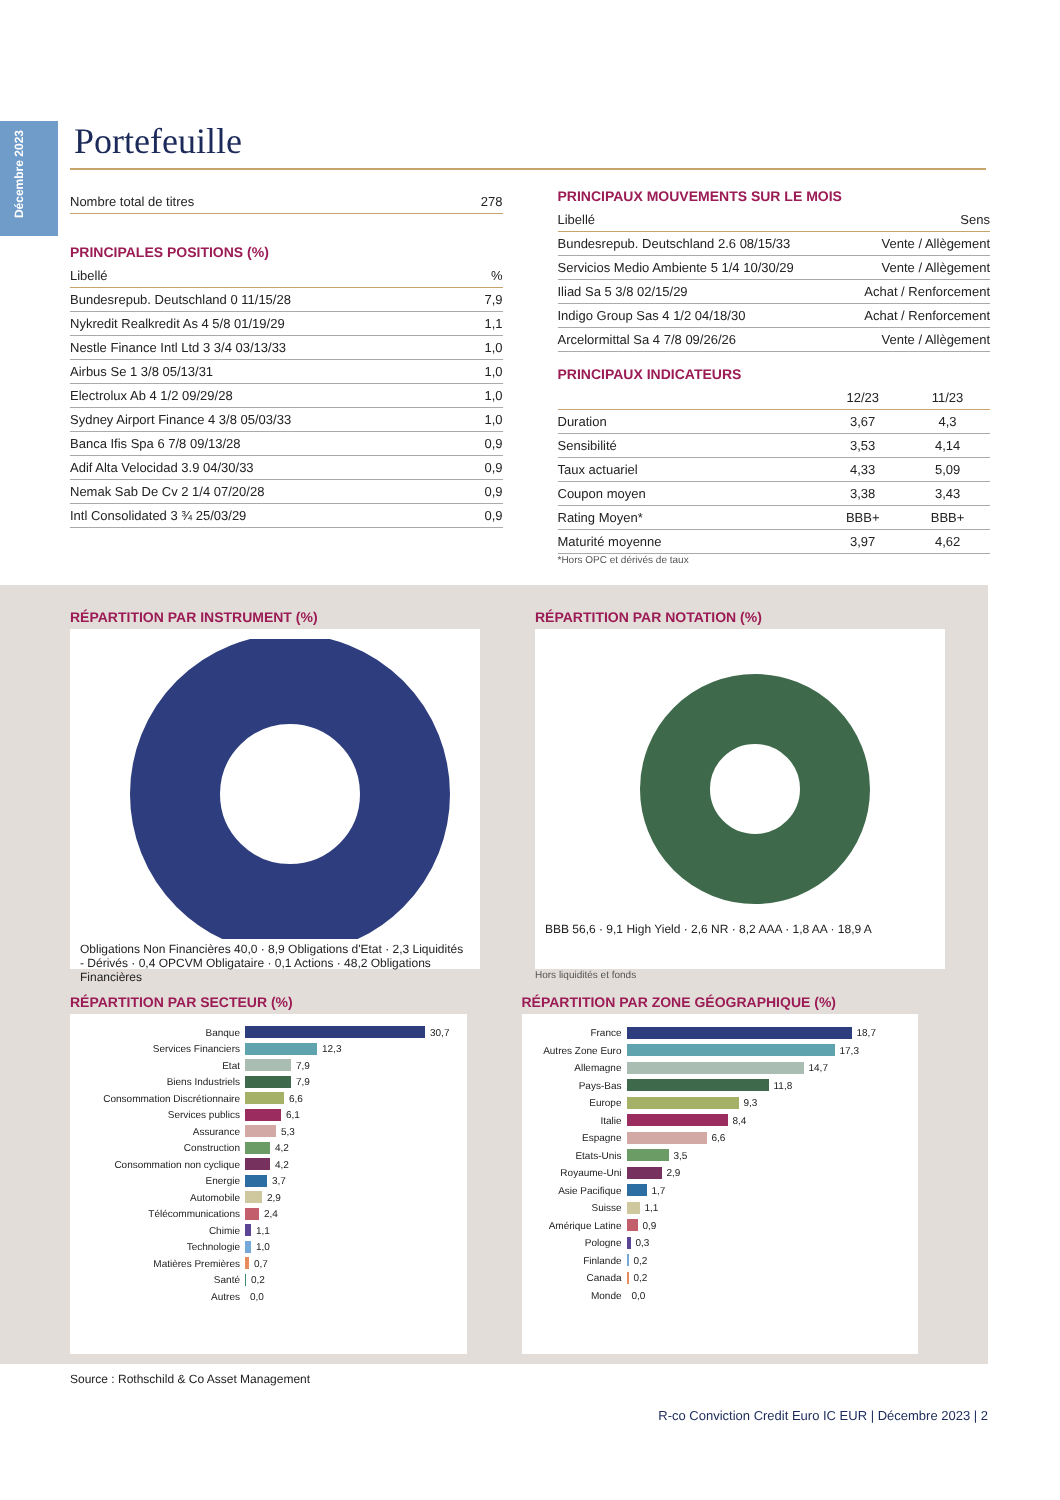Décembre 2023
Portefeuille
| Nombre total de titres | 278 |
| --- | --- |
PRINCIPALES POSITIONS (%)
| Libellé | % |
| --- | --- |
| Bundesrepub. Deutschland 0 11/15/28 | 7,9 |
| Nykredit Realkredit As 4 5/8 01/19/29 | 1,1 |
| Nestle Finance Intl Ltd 3 3/4 03/13/33 | 1,0 |
| Airbus Se 1 3/8 05/13/31 | 1,0 |
| Electrolux Ab 4 1/2 09/29/28 | 1,0 |
| Sydney Airport Finance 4 3/8 05/03/33 | 1,0 |
| Banca Ifis Spa 6 7/8 09/13/28 | 0,9 |
| Adif Alta Velocidad 3.9 04/30/33 | 0,9 |
| Nemak Sab De Cv 2 1/4 07/20/28 | 0,9 |
| Intl Consolidated 3 ¾ 25/03/29 | 0,9 |
PRINCIPAUX MOUVEMENTS SUR LE MOIS
| Libellé | Sens |
| --- | --- |
| Bundesrepub. Deutschland 2.6 08/15/33 | Vente / Allègement |
| Servicios Medio Ambiente 5 1/4 10/30/29 | Vente / Allègement |
| Iliad Sa 5 3/8 02/15/29 | Achat / Renforcement |
| Indigo Group Sas 4 1/2 04/18/30 | Achat / Renforcement |
| Arcelormittal Sa 4 7/8 09/26/26 | Vente / Allègement |
PRINCIPAUX INDICATEURS
| | 12/23 | 11/23 |
| --- | --- | --- |
| Duration | 3,67 | 4,3 |
| Sensibilité | 3,53 | 4,14 |
| Taux actuariel | 4,33 | 5,09 |
| Coupon moyen | 3,38 | 3,43 |
| Rating Moyen* | BBB+ | BBB+ |
| Maturité moyenne | 3,97 | 4,62 |
*Hors OPC et dérivés de taux
RÉPARTITION PAR INSTRUMENT (%)
Obligations Non Financières 40,0 · 8,9 Obligations d'Etat · 2,3 Liquidités - Dérivés · 0,4 OPCVM Obligataire · 0,1 Actions · 48,2 Obligations Financières
RÉPARTITION PAR NOTATION (%)
BBB 56,6 · 9,1 High Yield · 2,6 NR · 8,2 AAA · 1,8 AA · 18,9 A
Hors liquidités et fonds
RÉPARTITION PAR SECTEUR (%)
Banque 30,7
Services Financiers 12,3
Etat 7,9
Biens Industriels 7,9
Consommation Discrétionnaire 6,6
Services publics 6,1
Assurance 5,3
Construction 4,2
Consommation non cyclique 4,2
Energie 3,7
Automobile 2,9
Télécommunications 2,4
Chimie 1,1
Technologie 1,0
Matières Premières 0,7
Santé 0,2
Autres 0,0
RÉPARTITION PAR ZONE GÉOGRAPHIQUE (%)
France 18,7
Autres Zone Euro 17,3
Allemagne 14,7
Pays-Bas 11,8
Europe 9,3
Italie 8,4
Espagne 6,6
Etats-Unis 3,5
Royaume-Uni 2,9
Asie Pacifique 1,7
Suisse 1,1
Amérique Latine 0,9
Pologne 0,3
Finlande 0,2
Canada 0,2
Monde 0,0
Source : Rothschild & Co Asset Management
R-co Conviction Credit Euro IC EUR | Décembre 2023 | 2